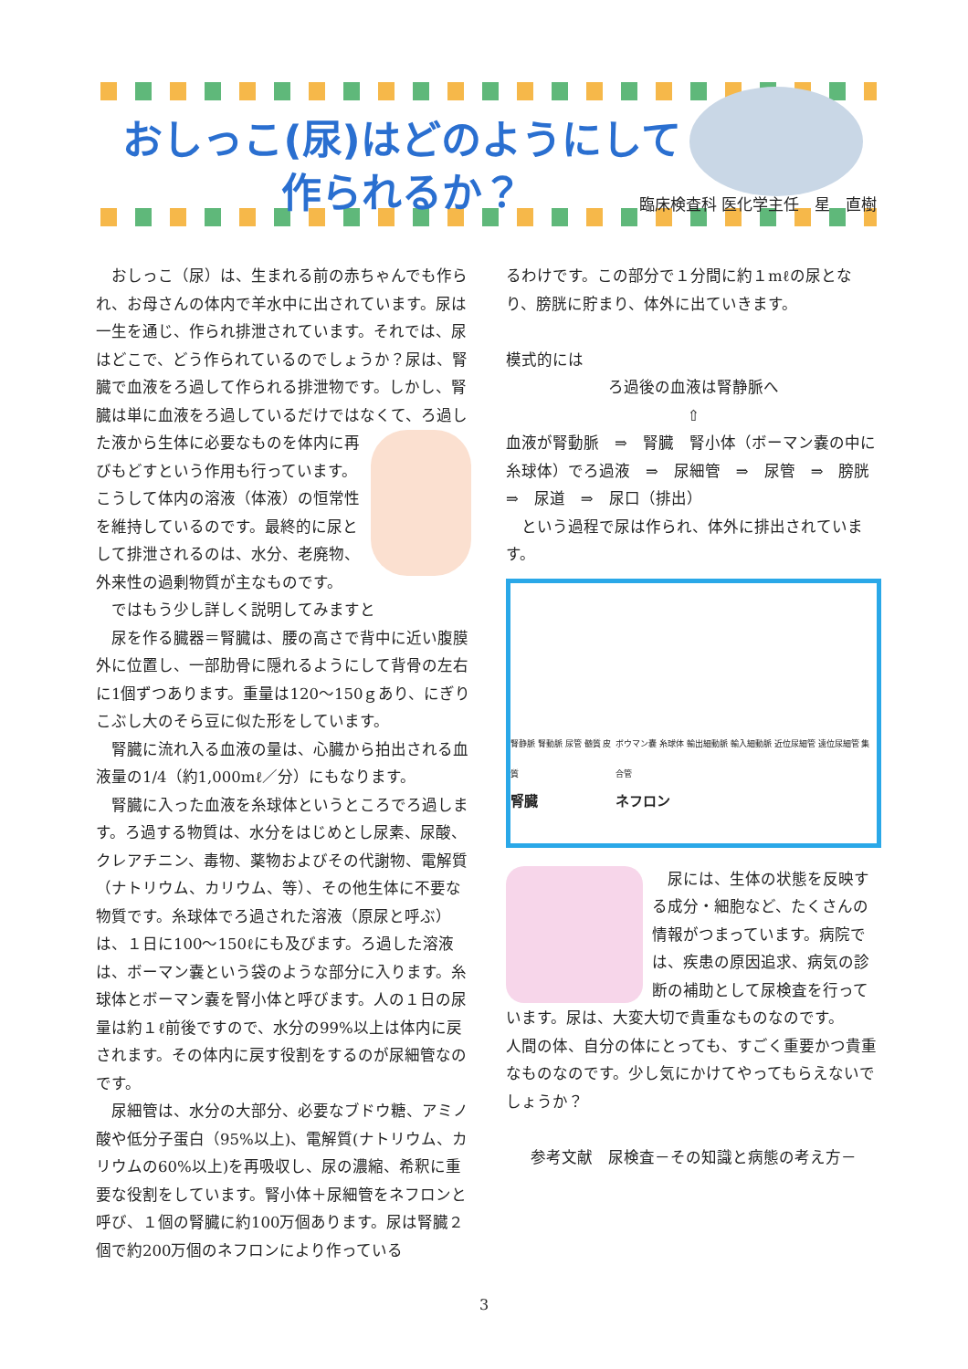おしっこ(尿)はどのようにして
作られるか？
臨床検査科 医化学主任　星　直樹
　おしっこ（尿）は、生まれる前の赤ちゃんでも作られ、お母さんの体内で羊水中に出されています。尿は一生を通じ、作られ排泄されています。それでは、尿はどこで、どう作られているのでしょうか？尿は、腎臓で血液をろ過して作られる排泄物です。しかし、腎臓は単に血液をろ過しているだけではなくて、 ろ過した液から生体に必要なものを体内に再びもどすという作用も行っています。こうして体内の溶液（体液）の恒常性を維持しているのです。最終的に尿として排泄されるのは、水分、老廃物、外来性の過剰物質が主なものです。
　ではもう少し詳しく説明してみますと
　尿を作る臓器＝腎臓は、腰の高さで背中に近い腹膜外に位置し、一部肋骨に隠れるようにして背骨の左右に1個ずつあります。重量は120～150ｇあり、にぎりこぶし大のそら豆に似た形をしています。
　腎臓に流れ入る血液の量は、心臓から拍出される血液量の1/4（約1,000mℓ／分）にもなります。
　腎臓に入った血液を糸球体というところでろ過します。ろ過する物質は、水分をはじめとし尿素、尿酸、クレアチニン、毒物、薬物およびその代謝物、電解質（ナトリウム、カリウム、等）、その他生体に不要な物質です。糸球体でろ過された溶液（原尿と呼ぶ）は、１日に100～150ℓにも及びます。ろ過した溶液は、ボーマン嚢という袋のような部分に入ります。糸球体とボーマン嚢を腎小体と呼びます。人の１日の尿量は約１ℓ前後ですので、水分の99%以上は体内に戻されます。その体内に戻す役割をするのが尿細管なのです。
　尿細管は、水分の大部分、必要なブドウ糖、アミノ酸や低分子蛋白（95%以上)、電解質(ナトリウム、カリウムの60%以上)を再吸収し、尿の濃縮、希釈に重要な役割をしています。腎小体＋尿細管をネフロンと呼び、１個の腎臓に約100万個あります。尿は腎臓２個で約200万個のネフロンにより作っている
るわけです。この部分で１分間に約１mℓの尿となり、膀胱に貯まり、体外に出ていきます。
模式的には
ろ過後の血液は腎静脈へ
⇧
血液が腎動脈　⇒　腎臓　腎小体（ボーマン嚢の中に糸球体）でろ過液　⇒　尿細管　⇒　尿管　⇒　膀胱　⇒　尿道　⇒　尿口（排出）
　という過程で尿は作られ、体外に排出されています。
腎静脈 腎動脈 尿管 髄質 皮質
腎臓
ボウマン嚢 糸球体 輸出細動脈 輸入細動脈 近位尿細管 遠位尿細管 集合管
ネフロン
　尿には、生体の状態を反映する成分・細胞など、たくさんの情報がつまっています。病院では、疾患の原因追求、病気の診断の補助として尿検査を行っています。尿は、大変大切で貴重なものなのです。
人間の体、自分の体にとっても、すごく重要かつ貴重なものなのです。少し気にかけてやってもらえないでしょうか？
参考文献　尿検査－その知識と病態の考え方－
3